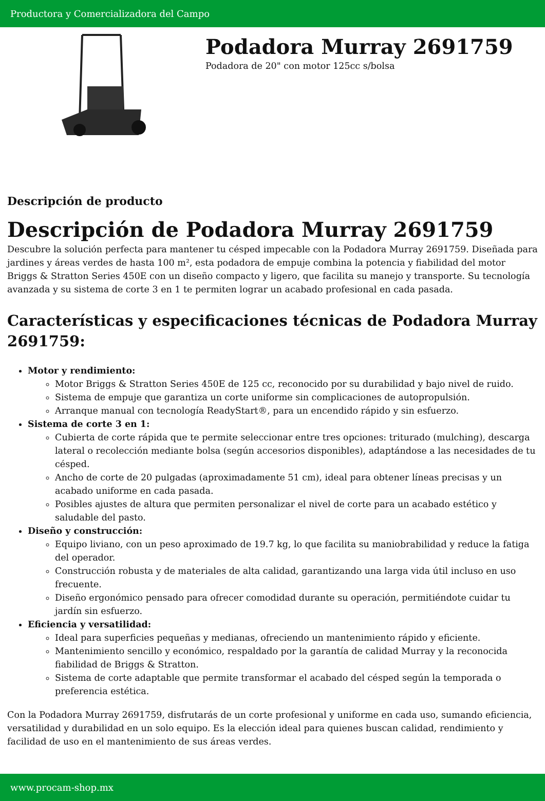Productora y Comercializadora del Campo
Podadora Murray 2691759
Podadora de 20" con motor 125cc s/bolsa
Descripción de producto
Descripción de Podadora Murray 2691759
Descubre la solución perfecta para mantener tu césped impecable con la Podadora Murray 2691759. Diseñada para jardines y áreas verdes de hasta 100 m², esta podadora de empuje combina la potencia y fiabilidad del motor Briggs & Stratton Series 450E con un diseño compacto y ligero, que facilita su manejo y transporte. Su tecnología avanzada y su sistema de corte 3 en 1 te permiten lograr un acabado profesional en cada pasada.
Características y especificaciones técnicas de Podadora Murray 2691759:
Motor y rendimiento:
Motor Briggs & Stratton Series 450E de 125 cc, reconocido por su durabilidad y bajo nivel de ruido.
Sistema de empuje que garantiza un corte uniforme sin complicaciones de autopropulsión.
Arranque manual con tecnología ReadyStart®, para un encendido rápido y sin esfuerzo.
Sistema de corte 3 en 1:
Cubierta de corte rápida que te permite seleccionar entre tres opciones: triturado (mulching), descarga lateral o recolección mediante bolsa (según accesorios disponibles), adaptándose a las necesidades de tu césped.
Ancho de corte de 20 pulgadas (aproximadamente 51 cm), ideal para obtener líneas precisas y un acabado uniforme en cada pasada.
Posibles ajustes de altura que permiten personalizar el nivel de corte para un acabado estético y saludable del pasto.
Diseño y construcción:
Equipo liviano, con un peso aproximado de 19.7 kg, lo que facilita su maniobrabilidad y reduce la fatiga del operador.
Construcción robusta y de materiales de alta calidad, garantizando una larga vida útil incluso en uso frecuente.
Diseño ergonómico pensado para ofrecer comodidad durante su operación, permitiéndote cuidar tu jardín sin esfuerzo.
Eficiencia y versatilidad:
Ideal para superficies pequeñas y medianas, ofreciendo un mantenimiento rápido y eficiente.
Mantenimiento sencillo y económico, respaldado por la garantía de calidad Murray y la reconocida fiabilidad de Briggs & Stratton.
Sistema de corte adaptable que permite transformar el acabado del césped según la temporada o preferencia estética.
Con la Podadora Murray 2691759, disfrutarás de un corte profesional y uniforme en cada uso, sumando eficiencia, versatilidad y durabilidad en un solo equipo. Es la elección ideal para quienes buscan calidad, rendimiento y facilidad de uso en el mantenimiento de sus áreas verdes.
www.procam-shop.mx